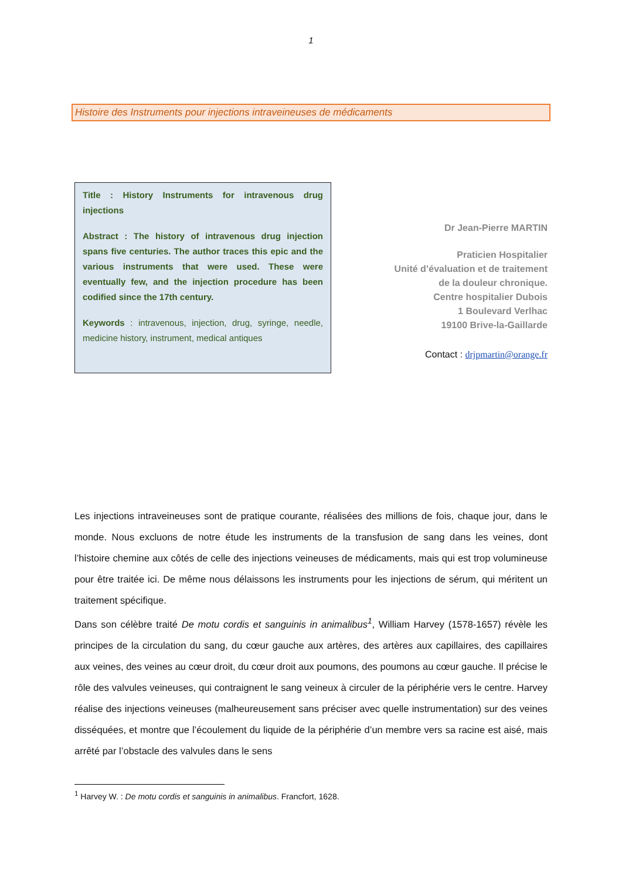1
Histoire des Instruments pour injections intraveineuses de médicaments
Title : History Instruments for intravenous drug injections
Abstract : The history of intravenous drug injection spans five centuries. The author traces this epic and the various instruments that were used. These were eventually few, and the injection procedure has been codified since the 17th century.
Keywords : intravenous, injection, drug, syringe, needle, medicine history, instrument, medical antiques
Dr Jean-Pierre MARTIN
Praticien Hospitalier
Unité d’évaluation et de traitement
de la douleur chronique.
Centre hospitalier Dubois
1 Boulevard Verlhac
19100 Brive-la-Gaillarde
Contact : drjpmartin@orange.fr
Les injections intraveineuses sont de pratique courante, réalisées des millions de fois, chaque jour, dans le monde. Nous excluons de notre étude les instruments de la transfusion de sang dans les veines, dont l’histoire chemine aux côtés de celle des injections veineuses de médicaments, mais qui est trop volumineuse pour être traitée ici. De même nous délaissons les instruments pour les injections de sérum, qui méritent un traitement spécifique.
Dans son célèbre traité De motu cordis et sanguinis in animalibus<sup>1</sup>, William Harvey (1578-1657) révèle les principes de la circulation du sang, du cœur gauche aux artères, des artères aux capillaires, des capillaires aux veines, des veines au cœur droit, du cœur droit aux poumons, des poumons au cœur gauche. Il précise le rôle des valvules veineuses, qui contraignent le sang veineux à circuler de la périphérie vers le centre. Harvey réalise des injections veineuses (malheureusement sans préciser avec quelle instrumentation) sur des veines disséquées, et montre que l’écoulement du liquide de la périphérie d’un membre vers sa racine est aisé, mais arrêté par l’obstacle des valvules dans le sens
<sup>1</sup> Harvey W. : De motu cordis et sanguinis in animalibus. Francfort, 1628.